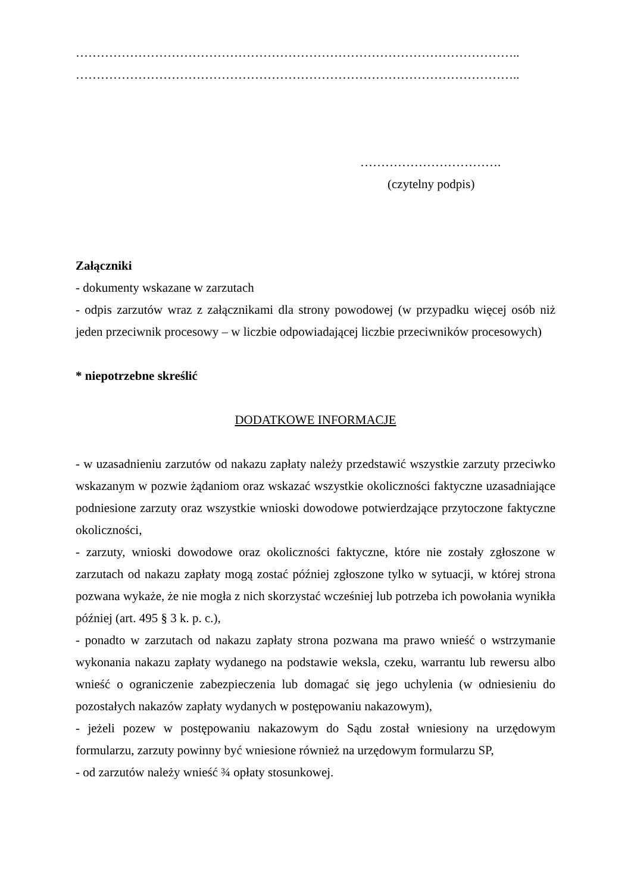……………………………………………………………………………………………..
……………………………………………………………………………………………..
…………………………….
(czytelny podpis)
Załączniki
- dokumenty wskazane w zarzutach
- odpis zarzutów wraz z załącznikami dla strony powodowej (w przypadku więcej osób niż jeden przeciwnik procesowy – w liczbie odpowiadającej liczbie przeciwników procesowych)
* niepotrzebne skreślić
DODATKOWE INFORMACJE
- w uzasadnieniu zarzutów od nakazu zapłaty należy przedstawić wszystkie zarzuty przeciwko wskazanym w pozwie żądaniom oraz wskazać wszystkie okoliczności faktyczne uzasadniające podniesione zarzuty oraz wszystkie wnioski dowodowe potwierdzające przytoczone faktyczne okoliczności,
- zarzuty, wnioski dowodowe oraz okoliczności faktyczne, które nie zostały zgłoszone w zarzutach od nakazu zapłaty mogą zostać później zgłoszone tylko w sytuacji, w której strona pozwana wykaże, że nie mogła z nich skorzystać wcześniej lub potrzeba ich powołania wynikła później (art. 495 § 3 k. p. c.),
- ponadto w zarzutach od nakazu zapłaty strona pozwana ma prawo wnieść o wstrzymanie wykonania nakazu zapłaty wydanego na podstawie weksla, czeku, warrantu lub rewersu albo wnieść o ograniczenie zabezpieczenia lub domagać się jego uchylenia (w odniesieniu do pozostałych nakazów zapłaty wydanych w postępowaniu nakazowym),
- jeżeli pozew w postępowaniu nakazowym do Sądu został wniesiony na urzędowym formularzu, zarzuty powinny być wniesione również na urzędowym formularzu SP,
- od zarzutów należy wnieść ¾ opłaty stosunkowej.